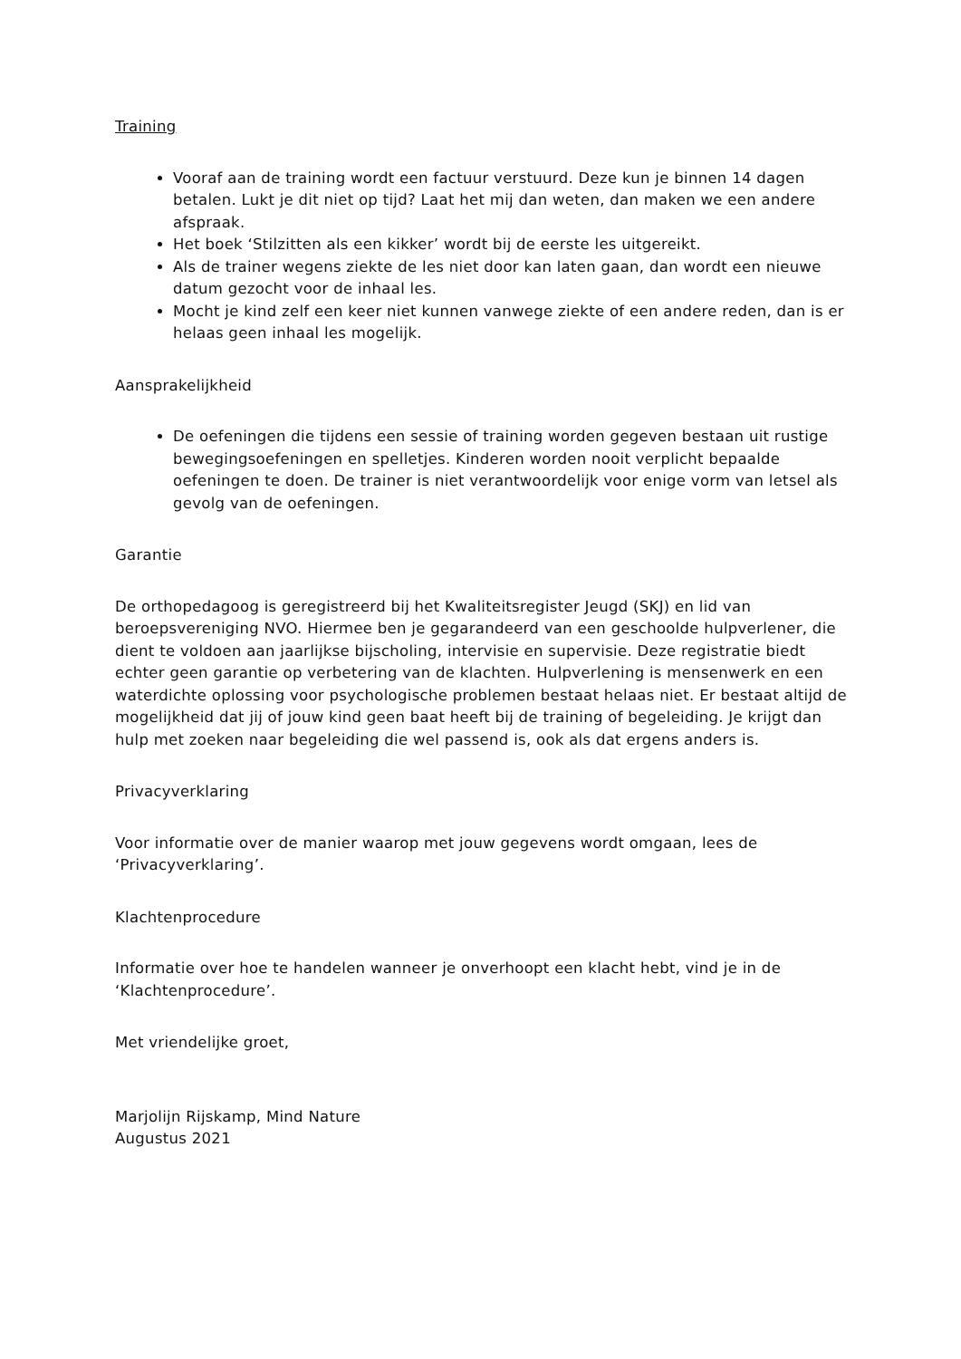Training
Vooraf aan de training wordt een factuur verstuurd. Deze kun je binnen 14 dagen betalen. Lukt je dit niet op tijd? Laat het mij dan weten, dan maken we een andere afspraak.
Het boek ‘Stilzitten als een kikker’ wordt bij de eerste les uitgereikt.
Als de trainer wegens ziekte de les niet door kan laten gaan, dan wordt een nieuwe datum gezocht voor de inhaal les.
Mocht je kind zelf een keer niet kunnen vanwege ziekte of een andere reden, dan is er helaas geen inhaal les mogelijk.
Aansprakelijkheid
De oefeningen die tijdens een sessie of training worden gegeven bestaan uit rustige bewegingsoefeningen en spelletjes. Kinderen worden nooit verplicht bepaalde oefeningen te doen. De trainer is niet verantwoordelijk voor enige vorm van letsel als gevolg van de oefeningen.
Garantie
De orthopedagoog is geregistreerd bij het Kwaliteitsregister Jeugd (SKJ) en lid van beroepsvereniging NVO. Hiermee ben je gegarandeerd van een geschoolde hulpverlener, die dient te voldoen aan jaarlijkse bijscholing, intervisie en supervisie. Deze registratie biedt echter geen garantie op verbetering van de klachten. Hulpverlening is mensenwerk en een waterdichte oplossing voor psychologische problemen bestaat helaas niet. Er bestaat altijd de mogelijkheid dat jij of jouw kind geen baat heeft bij de training of begeleiding. Je krijgt dan hulp met zoeken naar begeleiding die wel passend is, ook als dat ergens anders is.
Privacyverklaring
Voor informatie over de manier waarop met jouw gegevens wordt omgaan, lees de ‘Privacyverklaring’.
Klachtenprocedure
Informatie over hoe te handelen wanneer je onverhoopt een klacht hebt, vind je in de ‘Klachtenprocedure’.
Met vriendelijke groet,
Marjolijn Rijskamp, Mind Nature
Augustus 2021